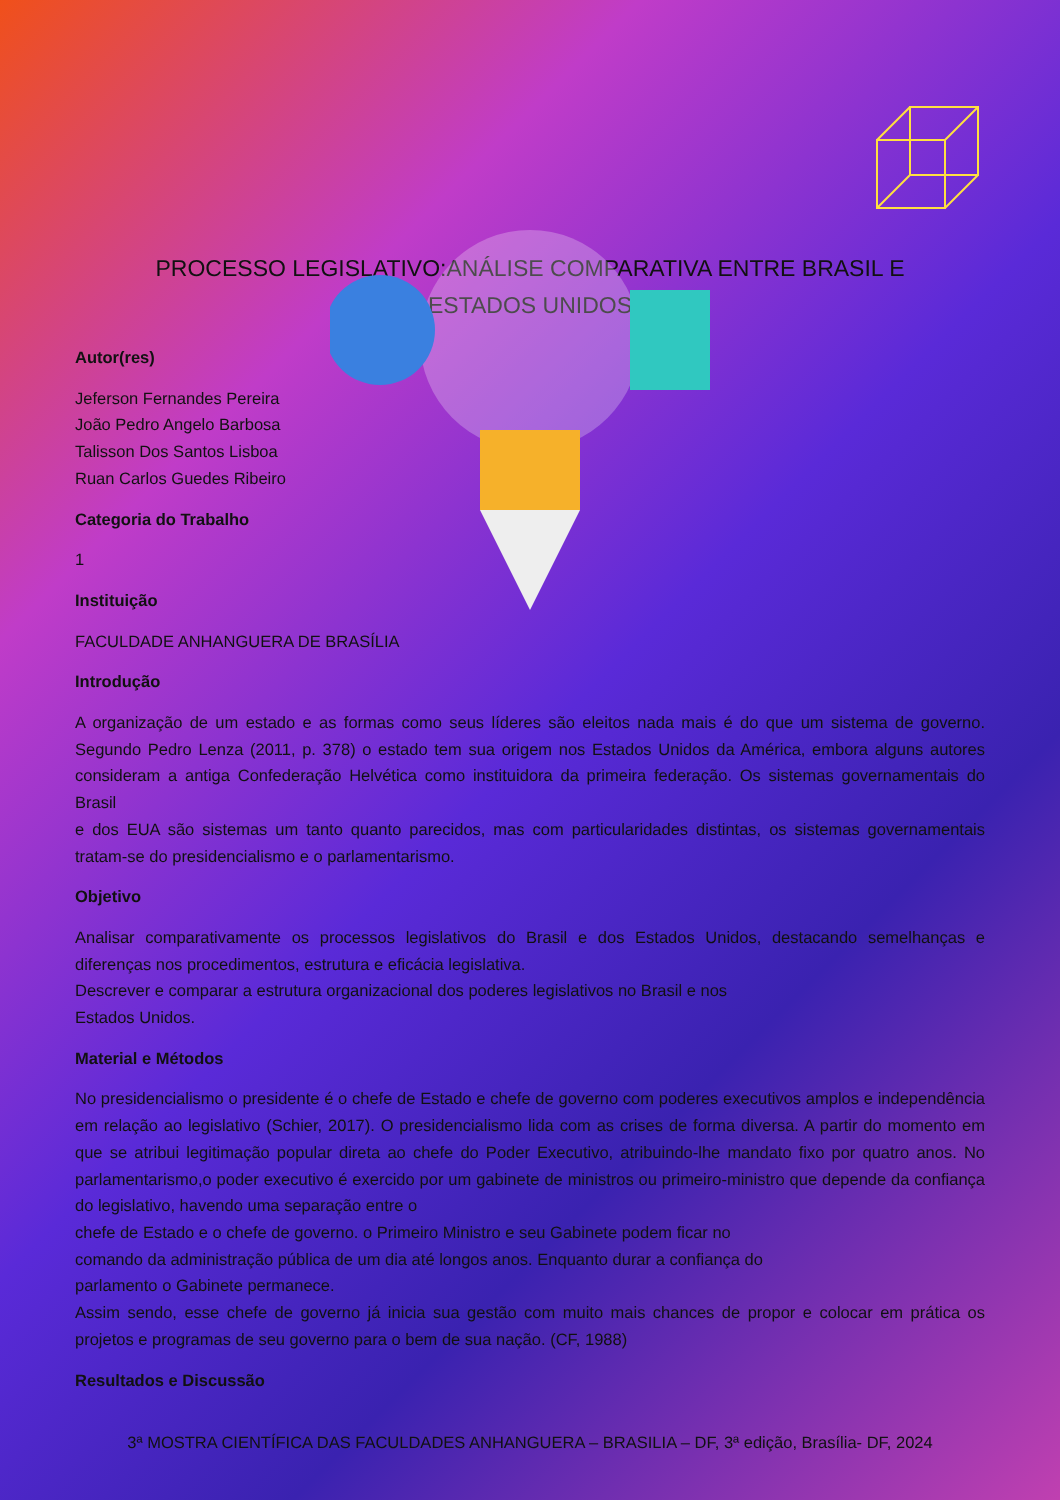PROCESSO LEGISLATIVO:ANÁLISE COMPARATIVA ENTRE BRASIL E
ESTADOS UNIDOS
Autor(res)
Jeferson Fernandes Pereira
João Pedro Angelo Barbosa
Talisson Dos Santos Lisboa
Ruan Carlos Guedes Ribeiro
Categoria do Trabalho
1
Instituição
FACULDADE ANHANGUERA DE BRASÍLIA
Introdução
A organização de um estado e as formas como seus líderes são eleitos nada mais é do que um sistema de governo. Segundo Pedro Lenza (2011, p. 378) o estado tem sua origem nos Estados Unidos da América, embora alguns autores consideram a antiga Confederação Helvética como instituidora da primeira federação. Os sistemas governamentais do Brasil
e dos EUA são sistemas um tanto quanto parecidos, mas com particularidades distintas, os sistemas governamentais tratam-se do presidencialismo e o parlamentarismo.
Objetivo
Analisar comparativamente os processos legislativos do Brasil e dos Estados Unidos, destacando semelhanças e diferenças nos procedimentos, estrutura e eficácia legislativa.
Descrever e comparar a estrutura organizacional dos poderes legislativos no Brasil e nos
Estados Unidos.
Material e Métodos
No presidencialismo o presidente é o chefe de Estado e chefe de governo com poderes executivos amplos e independência em relação ao legislativo (Schier, 2017). O presidencialismo lida com as crises de forma diversa. A partir do momento em que se atribui legitimação popular direta ao chefe do Poder Executivo, atribuindo-lhe mandato fixo por quatro anos. No parlamentarismo,o poder executivo é exercido por um gabinete de ministros ou primeiro-ministro que depende da confiança do legislativo, havendo uma separação entre o
chefe de Estado e o chefe de governo. o Primeiro Ministro e seu Gabinete podem ficar no
comando da administração pública de um dia até longos anos. Enquanto durar a confiança do
parlamento o Gabinete permanece.
Assim sendo, esse chefe de governo já inicia sua gestão com muito mais chances de propor e colocar em prática os projetos e programas de seu governo para o bem de sua nação. (CF, 1988)
Resultados e Discussão
3ª MOSTRA CIENTÍFICA DAS FACULDADES ANHANGUERA – BRASILIA – DF, 3ª edição, Brasília- DF, 2024